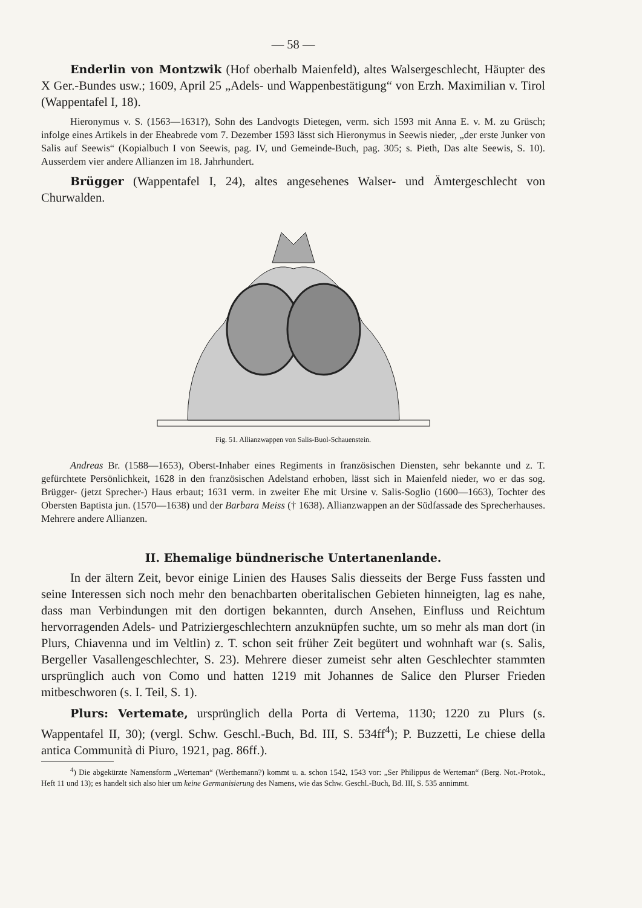— 58 —
Enderlin von Montzwik (Hof oberhalb Maienfeld), altes Walsergeschlecht, Häupter des X Ger.-Bundes usw.; 1609, April 25 „Adels- und Wappenbestätigung“ von Erzh. Maximilian v. Tirol (Wappentafel I, 18).
Hieronymus v. S. (1563—1631?), Sohn des Landvogts Dietegen, verm. sich 1593 mit Anna E. v. M. zu Grüsch; infolge eines Artikels in der Eheabrede vom 7. Dezember 1593 lässt sich Hieronymus in Seewis nieder, „der erste Junker von Salis auf Seewis“ (Kopialbuch I von Seewis, pag. IV, und Gemeinde-Buch, pag. 305; s. Pieth, Das alte Seewis, S. 10). Ausserdem vier andere Allianzen im 18. Jahrhundert.
Brügger (Wappentafel I, 24), altes angesehenes Walser- und Ämtergeschlecht von Churwalden.
Fig. 51. Allianzwappen von Salis-Buol-Schauenstein.
Andreas Br. (1588—1653), Oberst-Inhaber eines Regiments in französischen Diensten, sehr bekannte und z. T. gefürchtete Persönlichkeit, 1628 in den französischen Adelstand erhoben, lässt sich in Maienfeld nieder, wo er das sog. Brügger- (jetzt Sprecher-) Haus erbaut; 1631 verm. in zweiter Ehe mit Ursine v. Salis-Soglio (1600—1663), Tochter des Obersten Baptista jun. (1570—1638) und der Barbara Meiss († 1638). Allianzwappen an der Südfassade des Sprecherhauses. Mehrere andere Allianzen.
II. Ehemalige bündnerische Untertanenlande.
In der ältern Zeit, bevor einige Linien des Hauses Salis diesseits der Berge Fuss fassten und seine Interessen sich noch mehr den benachbarten oberitalischen Gebieten hinneigten, lag es nahe, dass man Verbindungen mit den dortigen bekannten, durch Ansehen, Einfluss und Reichtum hervorragenden Adels- und Patriziergeschlechtern anzuknüpfen suchte, um so mehr als man dort (in Plurs, Chiavenna und im Veltlin) z. T. schon seit früher Zeit begütert und wohnhaft war (s. Salis, Bergeller Vasallengeschlechter, S. 23). Mehrere dieser zumeist sehr alten Geschlechter stammten ursprünglich auch von Como und hatten 1219 mit Johannes de Salice den Plurser Frieden mitbeschworen (s. I. Teil, S. 1).
Plurs: Vertemate, ursprünglich della Porta di Vertema, 1130; 1220 zu Plurs (s. Wappentafel II, 30); (vergl. Schw. Geschl.-Buch, Bd. III, S. 534ff<sup>4</sup>); P. Buzzetti, Le chiese della antica Communità di Piuro, 1921, pag. 86ff.).
<sup>4</sup>) Die abgekürzte Namensform „Werteman“ (Werthemann?) kommt u. a. schon 1542, 1543 vor: „Ser Philippus de Werteman“ (Berg. Not.-Protok., Heft 11 und 13); es handelt sich also hier um keine Germanisierung des Namens, wie das Schw. Geschl.-Buch, Bd. III, S. 535 annimmt.